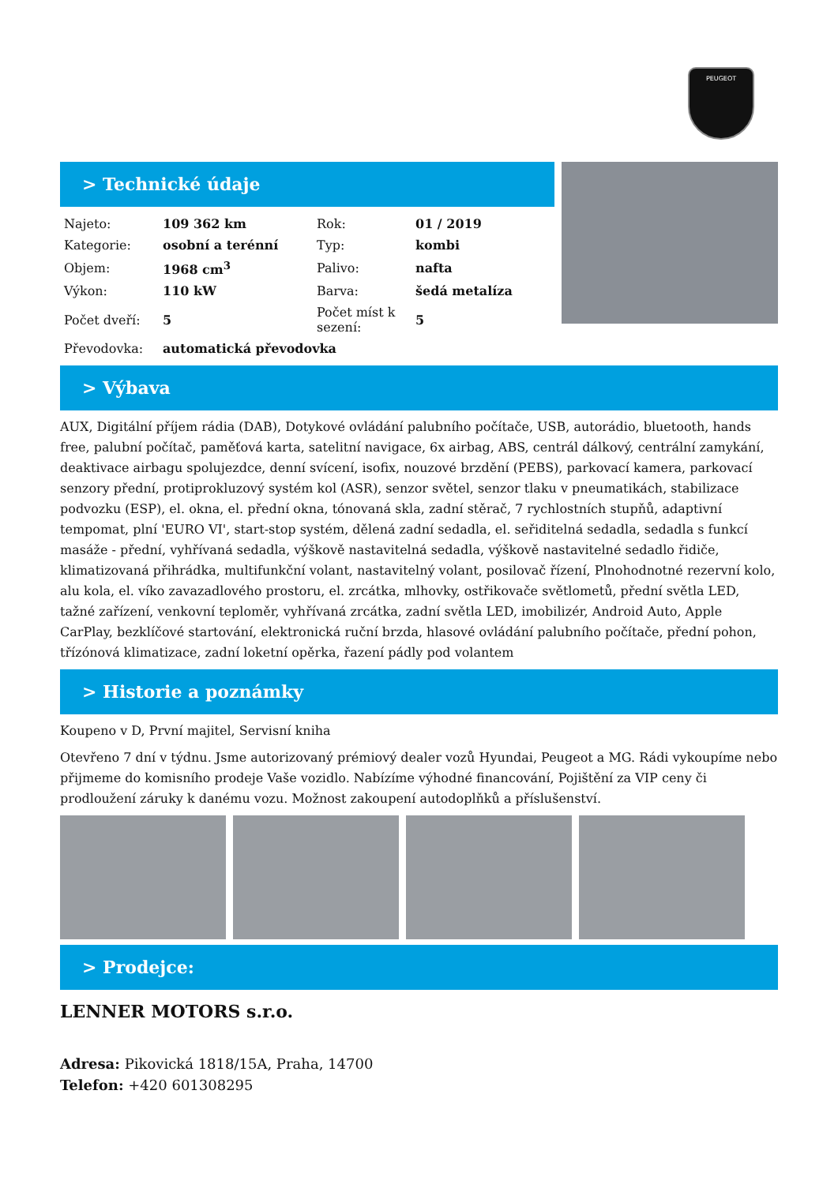PEUGEOT
> Technické údaje
| Najeto: | 109 362 km | Rok: | 01 / 2019 |
| Kategorie: | osobní a terénní | Typ: | kombi |
| Objem: | 1968 cm<sup>3</sup> | Palivo: | nafta |
| Výkon: | 110 kW | Barva: | šedá metalíza |
| Počet dveří: | 5 | Počet míst k sezení: | 5 |
| Převodovka: | automatická převodovka | | |
> Výbava
AUX, Digitální příjem rádia (DAB), Dotykové ovládání palubního počítače, USB, autorádio, bluetooth, hands free, palubní počítač, paměťová karta, satelitní navigace, 6x airbag, ABS, centrál dálkový, centrální zamykání, deaktivace airbagu spolujezdce, denní svícení, isofix, nouzové brzdění (PEBS), parkovací kamera, parkovací senzory přední, protiprokluzový systém kol (ASR), senzor světel, senzor tlaku v pneumatikách, stabilizace podvozku (ESP), el. okna, el. přední okna, tónovaná skla, zadní stěrač, 7 rychlostních stupňů, adaptivní tempomat, plní 'EURO VI', start-stop systém, dělená zadní sedadla, el. seřiditelná sedadla, sedadla s funkcí masáže - přední, vyhřívaná sedadla, výškově nastavitelná sedadla, výškově nastavitelné sedadlo řidiče, klimatizovaná přihrádka, multifunkční volant, nastavitelný volant, posilovač řízení, Plnohodnotné rezervní kolo, alu kola, el. víko zavazadlového prostoru, el. zrcátka, mlhovky, ostřikovače světlometů, přední světla LED, tažné zařízení, venkovní teploměr, vyhřívaná zrcátka, zadní světla LED, imobilizér, Android Auto, Apple CarPlay, bezklíčové startování, elektronická ruční brzda, hlasové ovládání palubního počítače, přední pohon, třízónová klimatizace, zadní loketní opěrka, řazení pádly pod volantem
> Historie a poznámky
Koupeno v D, První majitel, Servisní kniha
Otevřeno 7 dní v týdnu. Jsme autorizovaný prémiový dealer vozů Hyundai, Peugeot a MG. Rádi vykoupíme nebo přijmeme do komisního prodeje Vaše vozidlo. Nabízíme výhodné financování, Pojištění za VIP ceny či prodloužení záruky k danému vozu. Možnost zakoupení autodoplňků a příslušenství.
> Prodejce:
LENNER MOTORS s.r.o.
Adresa: Pikovická 1818/15A, Praha, 14700
Telefon: +420 601308295